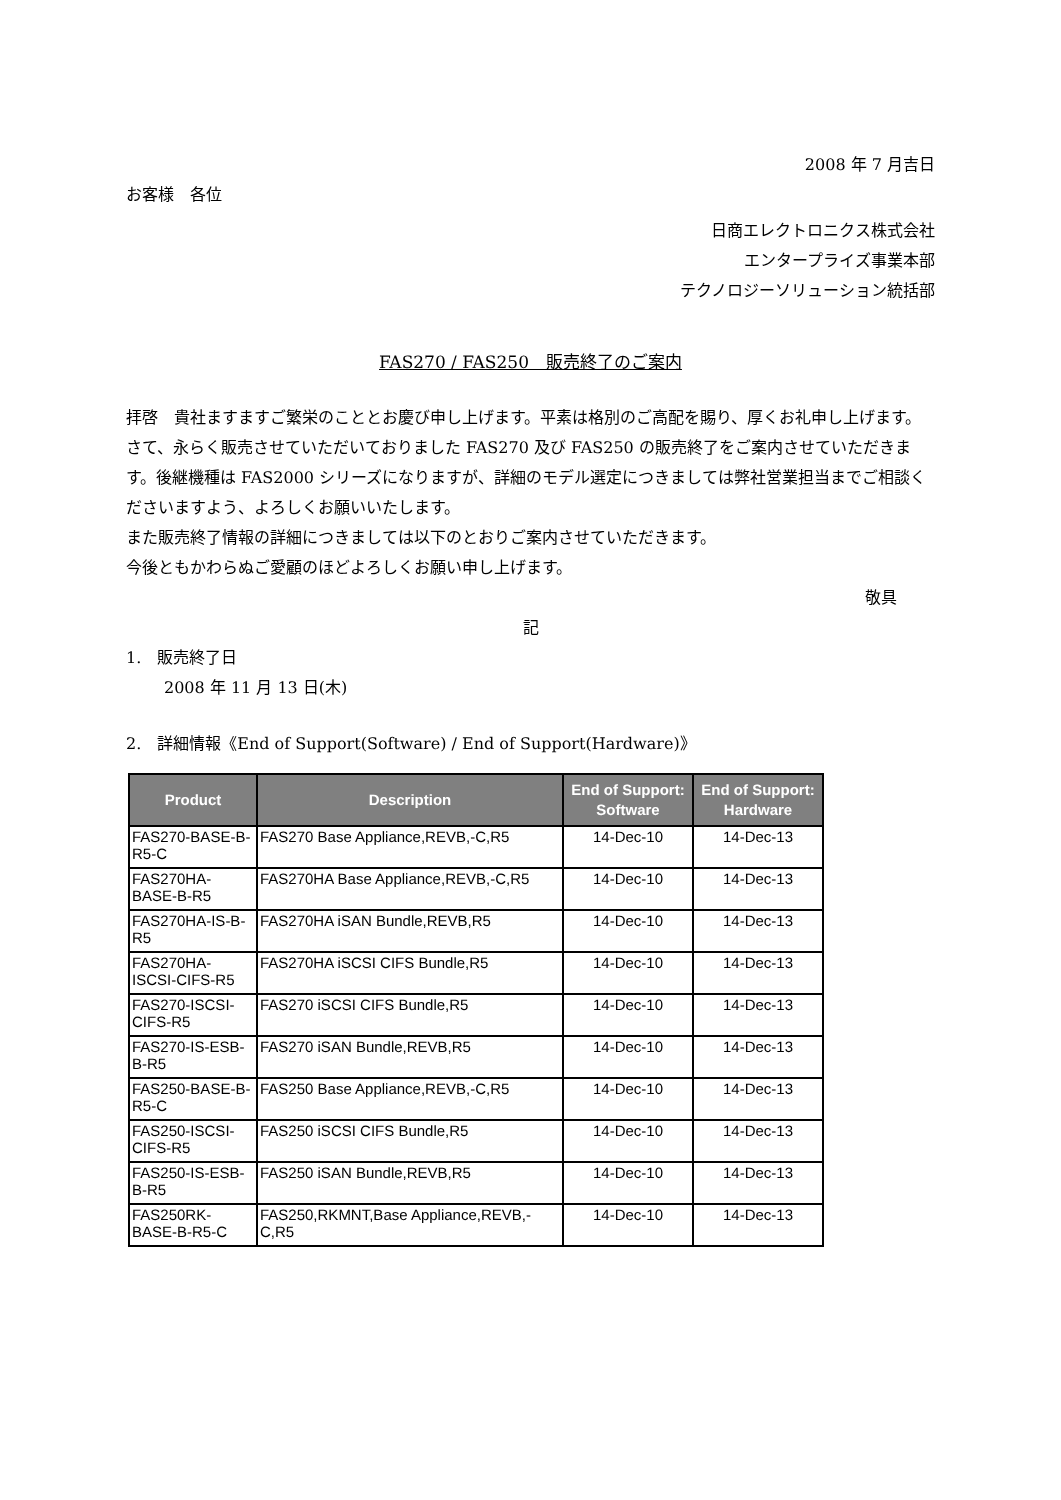2008 年 7 月吉日
お客様　各位
日商エレクトロニクス株式会社
エンタープライズ事業本部
テクノロジーソリューション統括部
FAS270 / FAS250　販売終了のご案内
拝啓　貴社ますますご繁栄のこととお慶び申し上げます。平素は格別のご高配を賜り、厚くお礼申し上げます。
さて、永らく販売させていただいておりました FAS270 及び FAS250 の販売終了をご案内させていただきます。後継機種は FAS2000 シリーズになりますが、詳細のモデル選定につきましては弊社営業担当までご相談くださいますよう、よろしくお願いいたします。
また販売終了情報の詳細につきましては以下のとおりご案内させていただきます。
今後ともかわらぬご愛顧のほどよろしくお願い申し上げます。
敬具
記
1.　販売終了日
2008 年 11 月 13 日(木)
2.　詳細情報《End of Support(Software) / End of Support(Hardware)》
| Product | Description | End of Support: Software | End of Support: Hardware |
| --- | --- | --- | --- |
| FAS270-BASE-B-R5-C | FAS270 Base Appliance,REVB,-C,R5 | 14-Dec-10 | 14-Dec-13 |
| FAS270HA-BASE-B-R5 | FAS270HA Base Appliance,REVB,-C,R5 | 14-Dec-10 | 14-Dec-13 |
| FAS270HA-IS-B-R5 | FAS270HA iSAN Bundle,REVB,R5 | 14-Dec-10 | 14-Dec-13 |
| FAS270HA-ISCSI-CIFS-R5 | FAS270HA iSCSI CIFS Bundle,R5 | 14-Dec-10 | 14-Dec-13 |
| FAS270-ISCSI-CIFS-R5 | FAS270 iSCSI CIFS Bundle,R5 | 14-Dec-10 | 14-Dec-13 |
| FAS270-IS-ESB-B-R5 | FAS270 iSAN Bundle,REVB,R5 | 14-Dec-10 | 14-Dec-13 |
| FAS250-BASE-B-R5-C | FAS250 Base Appliance,REVB,-C,R5 | 14-Dec-10 | 14-Dec-13 |
| FAS250-ISCSI-CIFS-R5 | FAS250 iSCSI CIFS Bundle,R5 | 14-Dec-10 | 14-Dec-13 |
| FAS250-IS-ESB-B-R5 | FAS250 iSAN Bundle,REVB,R5 | 14-Dec-10 | 14-Dec-13 |
| FAS250RK-BASE-B-R5-C | FAS250,RKMNT,Base Appliance,REVB,-C,R5 | 14-Dec-10 | 14-Dec-13 |